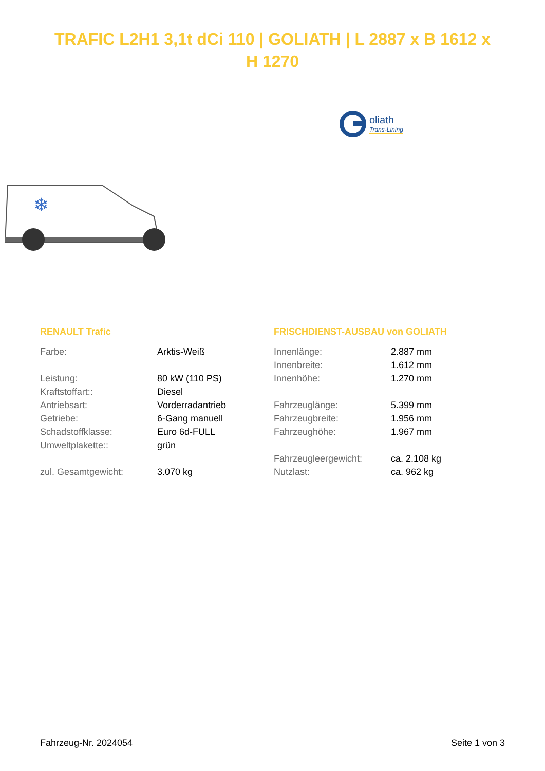TRAFIC L2H1 3,1t dCi 110 | GOLIATH | L 2887 x B 1612 x H 1270
oliath
Trans-Lining
❄
RENAULT Trafic
| Farbe: | Arktis-Weiß |
| Leistung: | 80 kW (110 PS) |
| Kraftstoffart:: | Diesel |
| Antriebsart: | Vorderradantrieb |
| Getriebe: | 6-Gang manuell |
| Schadstoffklasse: | Euro 6d-FULL |
| Umweltplakette:: | grün |
| zul. Gesamtgewicht: | 3.070 kg |
FRISCHDIENST-AUSBAU von GOLIATH
| Innenlänge: | 2.887 mm |
| Innenbreite: | 1.612 mm |
| Innenhöhe: | 1.270 mm |
| Fahrzeuglänge: | 5.399 mm |
| Fahrzeugbreite: | 1.956 mm |
| Fahrzeughöhe: | 1.967 mm |
| Fahrzeugleergewicht: | ca. 2.108 kg |
| Nutzlast: | ca. 962 kg |
Fahrzeug-Nr. 2024054 Seite 1 von 3